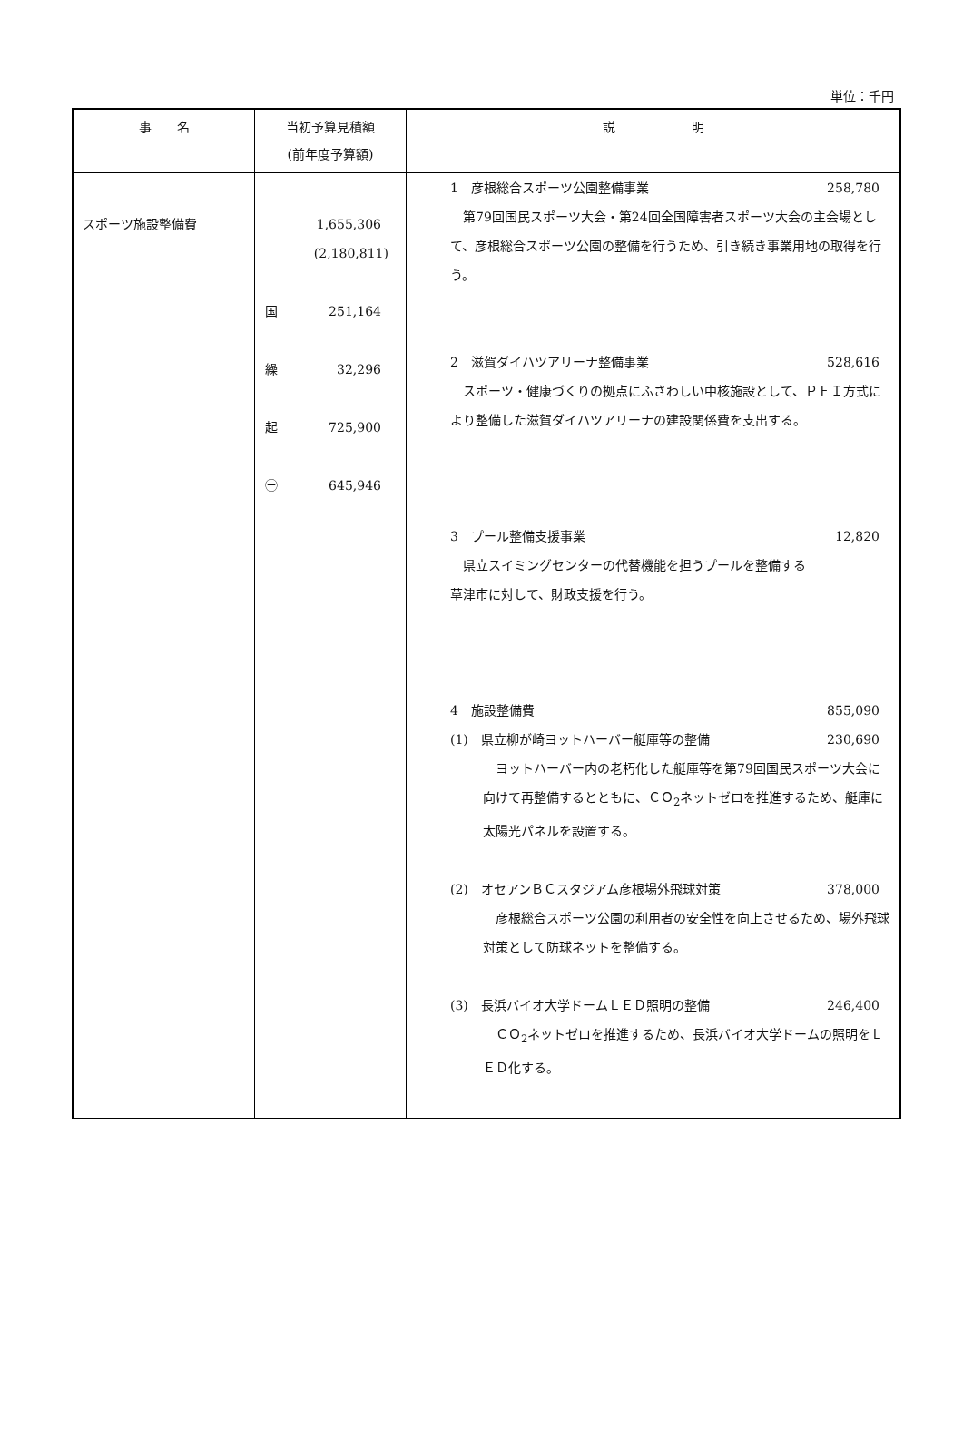単位：千円
| 事 名 | 当初予算見積額 (前年度予算額) | 説 明 |
| --- | --- | --- |
| スポーツ施設整備費 | 1,655,306 (2,180,811) 国 251,164 繰 32,296 起 725,900 ㊀ 645,946 | 1 彦根総合スポーツ公園整備事業 258,780 第79回国民スポーツ大会・第24回全国障害者スポーツ大会の主会場として、彦根総合スポーツ公園の整備を行うため、引き続き事業用地の取得を行う。 2 滋賀ダイハツアリーナ整備事業 528,616 スポーツ・健康づくりの拠点にふさわしい中核施設として、ＰＦＩ方式により整備した滋賀ダイハツアリーナの建設関係費を支出する。 3 プール整備支援事業 12,820 県立スイミングセンターの代替機能を担うプールを整備する 草津市に対して、財政支援を行う。 4 施設整備費 855,090 (1) 県立柳が崎ヨットハーバー艇庫等の整備 230,690 ヨットハーバー内の老朽化した艇庫等を第79回国民スポーツ大会に向けて再整備するとともに、ＣＯ<sub>2</sub>ネットゼロを推進するため、艇庫に太陽光パネルを設置する。 (2) オセアンＢＣスタジアム彦根場外飛球対策 378,000 彦根総合スポーツ公園の利用者の安全性を向上させるため、場外飛球対策として防球ネットを整備する。 (3) 長浜バイオ大学ドームＬＥＤ照明の整備 246,400 ＣＯ<sub>2</sub>ネットゼロを推進するため、長浜バイオ大学ドームの照明をＬＥＤ化する。 |